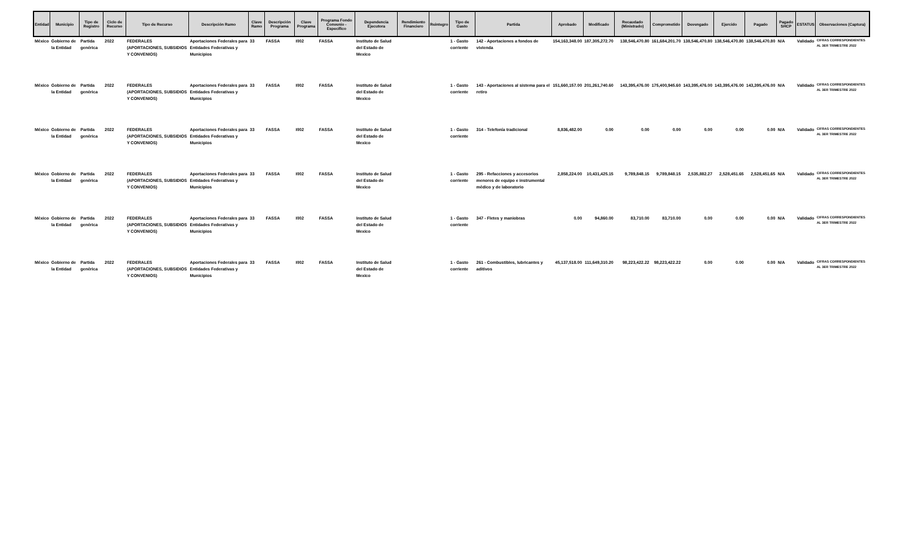| Entidad | Municipio | Tipo de Registro | Ciclo de Recurso | Tipo de Recurso | Descripción Ramo | Clave Ramo | Descripción Programa | Clave Programa | Programa Fondo Convenio - Específico | Dependencia Ejecutora | Rendimiento Financiero | Reintegro | Tipo de Gasto | Partida | Aprobado | Modificado | Recaudado (Ministrado) | Comprometido | Devengado | Ejercido | Pagado | Pagado SHCP | ESTATUS | Observaciones (Captura) |
| --- | --- | --- | --- | --- | --- | --- | --- | --- | --- | --- | --- | --- | --- | --- | --- | --- | --- | --- | --- | --- | --- | --- | --- | --- |
| México | Gobierno de la Entidad | Partida genérica | 2022 | FEDERALES (APORTACIONES, SUBSIDIOS Y CONVENIOS) | Aportaciones Federales para Entidades Federativas y Municipios | 33 | FASSA | I002 | FASSA | Instituto de Salud del Estado de Mexico | | | 1 - Gasto corriente | 142 - Aportaciones a fondos de vivienda | 154,163,348.00 | 187,305,272.70 | 138,546,470.80 | 161,684,201.70 | 138,546,470.80 | 138,546,470.80 | 138,546,470.80 | N/A | Validado | CIFRAS CORRESPONDIENTES AL 3ER TRIMESTRE 2022 |
| México | Gobierno de la Entidad | Partida genérica | 2022 | FEDERALES (APORTACIONES, SUBSIDIOS Y CONVENIOS) | Aportaciones Federales para Entidades Federativas y Municipios | 33 | FASSA | I002 | FASSA | Instituto de Salud del Estado de Mexico | | | 1 - Gasto corriente | 143 - Aportaciones al sistema para el retiro | 151,660,157.00 | 201,261,740.60 | 143,395,476.00 | 175,400,945.60 | 143,395,476.00 | 143,395,476.00 | 143,395,476.00 | N/A | Validado | CIFRAS CORRESPONDIENTES AL 3ER TRIMESTRE 2022 |
| México | Gobierno de la Entidad | Partida genérica | 2022 | FEDERALES (APORTACIONES, SUBSIDIOS Y CONVENIOS) | Aportaciones Federales para Entidades Federativas y Municipios | 33 | FASSA | I002 | FASSA | Instituto de Salud del Estado de Mexico | | | 1 - Gasto corriente | 314 - Telefonía tradicional | 8,836,482.00 | 0.00 | 0.00 | 0.00 | 0.00 | 0.00 | 0.00 | N/A | Validado | CIFRAS CORRESPONDIENTES AL 3ER TRIMESTRE 2022 |
| México | Gobierno de la Entidad | Partida genérica | 2022 | FEDERALES (APORTACIONES, SUBSIDIOS Y CONVENIOS) | Aportaciones Federales para Entidades Federativas y Municipios | 33 | FASSA | I002 | FASSA | Instituto de Salud del Estado de Mexico | | | 1 - Gasto corriente | 295 - Refacciones y accesorios menores de equipo e instrumental médico y de laboratorio | 2,858,224.00 | 10,431,425.15 | 9,789,848.15 | 9,789,848.15 | 2,535,882.27 | 2,528,451.65 | 2,528,451.65 | N/A | Validado | CIFRAS CORRESPONDIENTES AL 3ER TRIMESTRE 2022 |
| México | Gobierno de la Entidad | Partida genérica | 2022 | FEDERALES (APORTACIONES, SUBSIDIOS Y CONVENIOS) | Aportaciones Federales para Entidades Federativas y Municipios | 33 | FASSA | I002 | FASSA | Instituto de Salud del Estado de Mexico | | | 1 - Gasto corriente | 347 - Fletes y maniobras | 0.00 | 94,860.00 | 83,710.00 | 83,710.00 | 0.00 | 0.00 | 0.00 | N/A | Validado | CIFRAS CORRESPONDIENTES AL 3ER TRIMESTRE 2022 |
| México | Gobierno de la Entidad | Partida genérica | 2022 | FEDERALES (APORTACIONES, SUBSIDIOS Y CONVENIOS) | Aportaciones Federales para Entidades Federativas y Municipios | 33 | FASSA | I002 | FASSA | Instituto de Salud del Estado de Mexico | | | 1 - Gasto corriente | 261 - Combustibles, lubricantes y aditivos | 45,137,518.00 | 111,649,310.20 | 98,223,422.22 | 98,223,422.22 | 0.00 | 0.00 | 0.00 | N/A | Validado | CIFRAS CORRESPONDIENTES AL 3ER TRIMESTRE 2022 |